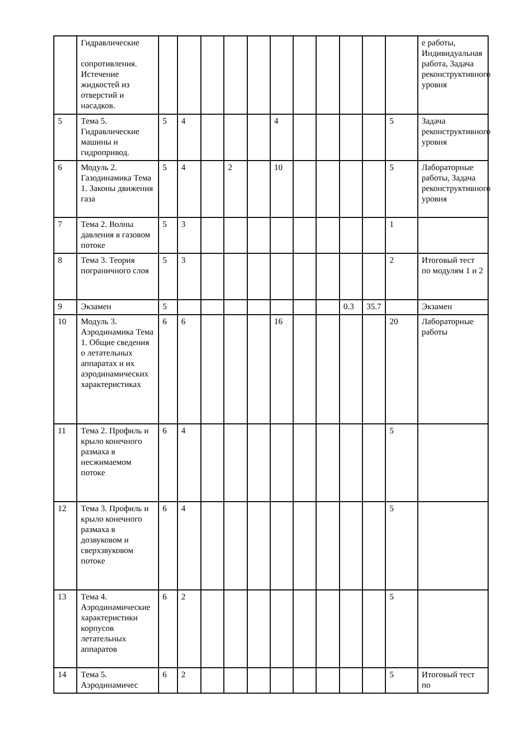| | Гидравлические сопротивления. Истечение жидкостей из отверстий и насадков. | | | | | | | | | | | | е работы, Индивидуальная работа, Задача реконструктивного уровня |
| 5 | Тема 5. Гидравлические машины и гидропривод. | 5 | 4 | | | | 4 | | | | | 5 | Задача реконструктивного уровня |
| 6 | Модуль 2. Газодинамика Тема 1. Законы движения газа | 5 | 4 | | 2 | | 10 | | | | | 5 | Лабораторные работы, Задача реконструктивного уровня |
| 7 | Тема 2. Волны давления в газовом потоке | 5 | 3 | | | | | | | | | 1 | |
| 8 | Тема 3. Теория пограничного слоя | 5 | 3 | | | | | | | | | 2 | Итоговый тест по модулям 1 и 2 |
| 9 | Экзамен | 5 | | | | | | | | 0.3 | 35.7 | | Экзамен |
| 10 | Модуль 3. Аэродинамика Тема 1. Общие сведения о летательных аппаратах и их аэродинамических характеристиках | 6 | 6 | | | | 16 | | | | | 20 | Лабораторные работы |
| 11 | Тема 2. Профиль и крыло конечного размаха в несжимаемом потоке | 6 | 4 | | | | | | | | | 5 | |
| 12 | Тема 3. Профиль и крыло конечного размаха в дозвуковом и сверхзвуковом потоке | 6 | 4 | | | | | | | | | 5 | |
| 13 | Тема 4. Аэродинамические характеристики корпусов летательных аппаратов | 6 | 2 | | | | | | | | | 5 | |
| 14 | Тема 5. Аэродинамичес | 6 | 2 | | | | | | | | | 5 | Итоговый тест по |